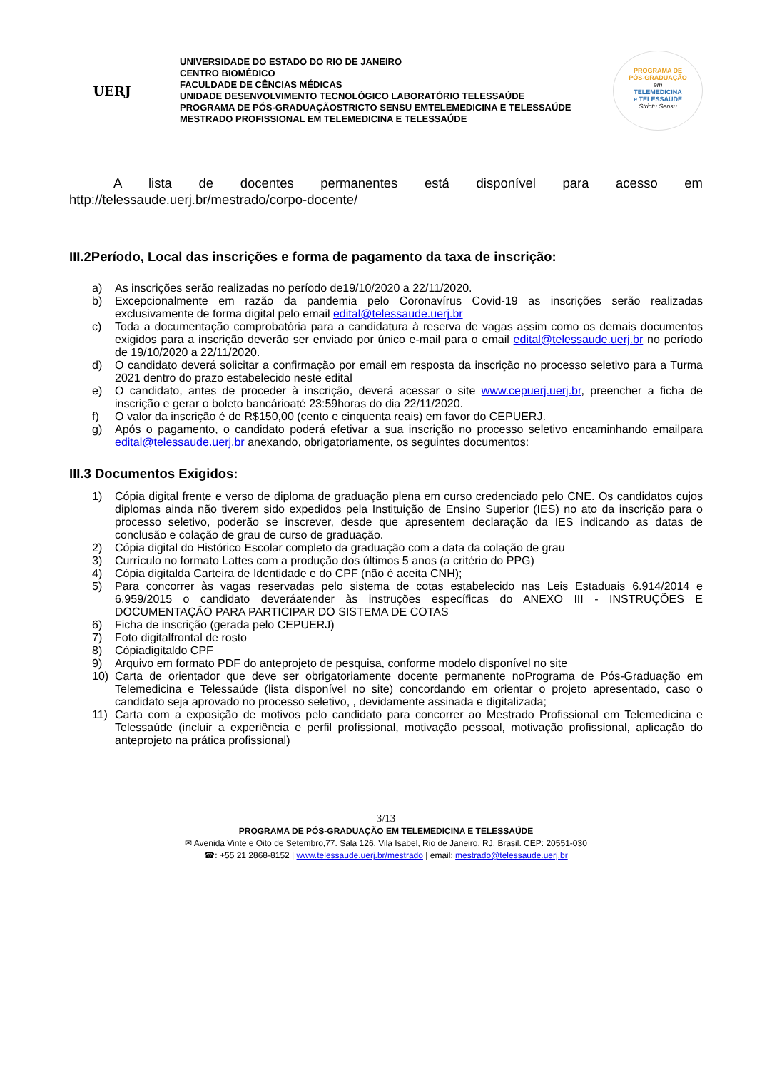UERJ
UNIVERSIDADE DO ESTADO DO RIO DE JANEIRO
CENTRO BIOMÉDICO
FACULDADE DE CÊNCIAS MÉDICAS
UNIDADE DESENVOLVIMENTO TECNOLÓGICO LABORATÓRIO TELESSAÚDE
PROGRAMA DE PÓS-GRADUAÇÃOSTRICTO SENSU EMTELEMEDICINA E TELESSAÚDE
MESTRADO PROFISSIONAL EM TELEMEDICINA E TELESSAÚDE
PROGRAMA DE
PÓS-GRADUAÇÃO
em
TELEMEDICINA
e TELESSAÚDE
Strictu Sensu
A lista de docentes permanentes está disponível para acesso em http://telessaude.uerj.br/mestrado/corpo-docente/
III.2Período, Local das inscrições e forma de pagamento da taxa de inscrição:
a) As inscrições serão realizadas no período de19/10/2020 a 22/11/2020.
b) Excepcionalmente em razão da pandemia pelo Coronavírus Covid-19 as inscrições serão realizadas exclusivamente de forma digital pelo email edital@telessaude.uerj.br
c) Toda a documentação comprobatória para a candidatura à reserva de vagas assim como os demais documentos exigidos para a inscrição deverão ser enviado por único e-mail para o email edital@telessaude.uerj.br no período de 19/10/2020 a 22/11/2020.
d) O candidato deverá solicitar a confirmação por email em resposta da inscrição no processo seletivo para a Turma 2021 dentro do prazo estabelecido neste edital
e) O candidato, antes de proceder à inscrição, deverá acessar o site www.cepuerj.uerj.br, preencher a ficha de inscrição e gerar o boleto bancárioaté 23:59horas do dia 22/11/2020.
f) O valor da inscrição é de R$150,00 (cento e cinquenta reais) em favor do CEPUERJ.
g) Após o pagamento, o candidato poderá efetivar a sua inscrição no processo seletivo encaminhando emailpara edital@telessaude.uerj.br anexando, obrigatoriamente, os seguintes documentos:
III.3 Documentos Exigidos:
1) Cópia digital frente e verso de diploma de graduação plena em curso credenciado pelo CNE. Os candidatos cujos diplomas ainda não tiverem sido expedidos pela Instituição de Ensino Superior (IES) no ato da inscrição para o processo seletivo, poderão se inscrever, desde que apresentem declaração da IES indicando as datas de conclusão e colação de grau de curso de graduação.
2) Cópia digital do Histórico Escolar completo da graduação com a data da colação de grau
3) Currículo no formato Lattes com a produção dos últimos 5 anos (a critério do PPG)
4) Cópia digitalda Carteira de Identidade e do CPF (não é aceita CNH);
5) Para concorrer às vagas reservadas pelo sistema de cotas estabelecido nas Leis Estaduais 6.914/2014 e 6.959/2015 o candidato deveráatender às instruções específicas do ANEXO III - INSTRUÇÕES E DOCUMENTAÇÃO PARA PARTICIPAR DO SISTEMA DE COTAS
6) Ficha de inscrição (gerada pelo CEPUERJ)
7) Foto digitalfrontal de rosto
8) Cópiadigitaldo CPF
9) Arquivo em formato PDF do anteprojeto de pesquisa, conforme modelo disponível no site
10) Carta de orientador que deve ser obrigatoriamente docente permanente noPrograma de Pós-Graduação em Telemedicina e Telessaúde (lista disponível no site) concordando em orientar o projeto apresentado, caso o candidato seja aprovado no processo seletivo, , devidamente assinada e digitalizada;
11) Carta com a exposição de motivos pelo candidato para concorrer ao Mestrado Profissional em Telemedicina e Telessaúde (incluir a experiência e perfil profissional, motivação pessoal, motivação profissional, aplicação do anteprojeto na prática profissional)
3/13
PROGRAMA DE PÓS-GRADUAÇÃO EM TELEMEDICINA E TELESSAÚDE
✉ Avenida Vinte e Oito de Setembro,77. Sala 126. Vila Isabel, Rio de Janeiro, RJ, Brasil. CEP: 20551-030
☎: +55 21 2868-8152 | www.telessaude.uerj.br/mestrado | email: mestrado@telessaude.uerj.br